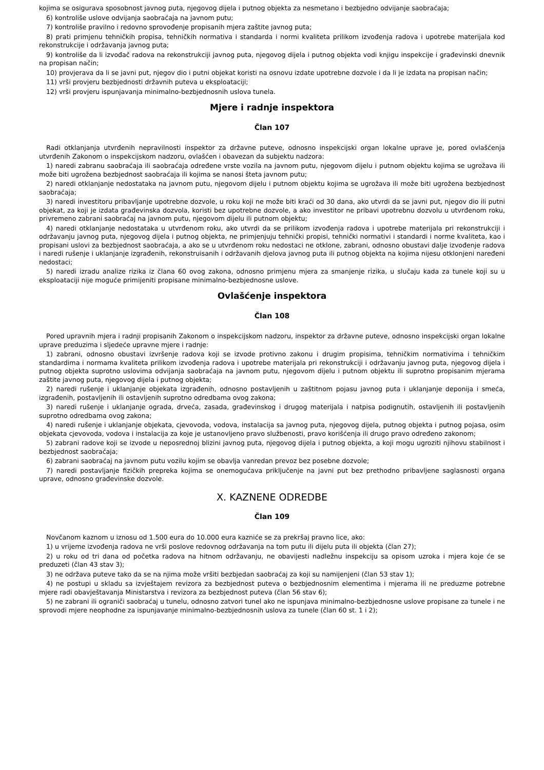kojima se osigurava sposobnost javnog puta, njegovog dijela i putnog objekta za nesmetano i bezbjedno odvijanje saobraćaja;
6) kontroliše uslove odvijanja saobraćaja na javnom putu;
7) kontroliše pravilno i redovno sprovođenje propisanih mjera zaštite javnog puta;
8) prati primjenu tehničkih propisa, tehničkih normativa i standarda i normi kvaliteta prilikom izvođenja radova i upotrebe materijala kod rekonstrukcije i održavanja javnog puta;
9) kontroliše da li izvođač radova na rekonstrukciji javnog puta, njegovog dijela i putnog objekta vodi knjigu inspekcije i građevinski dnevnik na propisan način;
10) provjerava da li se javni put, njegov dio i putni objekat koristi na osnovu izdate upotrebne dozvole i da li je izdata na propisan način;
11) vrši provjeru bezbjednosti državnih puteva u eksploataciji;
12) vrši provjeru ispunjavanja minimalno-bezbjednosnih uslova tunela.
Mjere i radnje inspektora
Član 107
Radi otklanjanja utvrđenih nepravilnosti inspektor za državne puteve, odnosno inspekcijski organ lokalne uprave je, pored ovlašćenja utvrđenih Zakonom o inspekcijskom nadzoru, ovlašćen i obavezan da subjektu nadzora:
1) naredi zabranu saobraćaja ili saobraćaja određene vrste vozila na javnom putu, njegovom dijelu i putnom objektu kojima se ugrožava ili može biti ugrožena bezbjednost saobraćaja ili kojima se nanosi šteta javnom putu;
2) naredi otklanjanje nedostataka na javnom putu, njegovom dijelu i putnom objektu kojima se ugrožava ili može biti ugrožena bezbjednost saobraćaja;
3) naredi investitoru pribavljanje upotrebne dozvole, u roku koji ne može biti kraći od 30 dana, ako utvrdi da se javni put, njegov dio ili putni objekat, za koji je izdata građevinska dozvola, koristi bez upotrebne dozvole, a ako investitor ne pribavi upotrebnu dozvolu u utvrđenom roku, privremeno zabrani saobraćaj na javnom putu, njegovom dijelu ili putnom objektu;
4) naredi otklanjanje nedostataka u utvrđenom roku, ako utvrdi da se prilikom izvođenja radova i upotrebe materijala pri rekonstrukciji i održavanju javnog puta, njegovog dijela i putnog objekta, ne primjenjuju tehnički propisi, tehnički normativi i standardi i norme kvaliteta, kao i propisani uslovi za bezbjednost saobraćaja, a ako se u utvrđenom roku nedostaci ne otklone, zabrani, odnosno obustavi dalje izvođenje radova i naredi rušenje i uklanjanje izgrađenih, rekonstruisanih i održavanih djelova javnog puta ili putnog objekta na kojima nijesu otklonjeni naređeni nedostaci;
5) naredi izradu analize rizika iz člana 60 ovog zakona, odnosno primjenu mjera za smanjenje rizika, u slučaju kada za tunele koji su u eksploataciji nije moguće primijeniti propisane minimalno-bezbjednosne uslove.
Ovlašćenje inspektora
Član 108
Pored upravnih mjera i radnji propisanih Zakonom o inspekcijskom nadzoru, inspektor za državne puteve, odnosno inspekcijski organ lokalne uprave preduzima i sljedeće upravne mjere i radnje:
1) zabrani, odnosno obustavi izvršenje radova koji se izvode protivno zakonu i drugim propisima, tehničkim normativima i tehničkim standardima i normama kvaliteta prilikom izvođenja radova i upotrebe materijala pri rekonstrukciji i održavanju javnog puta, njegovog dijela i putnog objekta suprotno uslovima odvijanja saobraćaja na javnom putu, njegovom dijelu i putnom objektu ili suprotno propisanim mjerama zaštite javnog puta, njegovog dijela i putnog objekta;
2) naredi rušenje i uklanjanje objekata izgrađenih, odnosno postavljenih u zaštitnom pojasu javnog puta i uklanjanje deponija i smeća, izgrađenih, postavljenih ili ostavljenih suprotno odredbama ovog zakona;
3) naredi rušenje i uklanjanje ograda, drveća, zasada, građevinskog i drugog materijala i natpisa podignutih, ostavljenih ili postavljenih suprotno odredbama ovog zakona;
4) naredi rušenje i uklanjanje objekata, cjevovoda, vodova, instalacija sa javnog puta, njegovog dijela, putnog objekta i putnog pojasa, osim objekata cjevovoda, vodova i instalacija za koje je ustanovljeno pravo službenosti, pravo korišćenja ili drugo pravo određeno zakonom;
5) zabrani radove koji se izvode u neposrednoj blizini javnog puta, njegovog dijela i putnog objekta, a koji mogu ugroziti njihovu stabilnost i bezbjednost saobraćaja;
6) zabrani saobraćaj na javnom putu vozilu kojim se obavlja vanredan prevoz bez posebne dozvole;
7) naredi postavljanje fizičkih prepreka kojima se onemogućava priključenje na javni put bez prethodno pribavljene saglasnosti organa uprave, odnosno građevinske dozvole.
X. KAZNENE ODREDBE
Član 109
Novčanom kaznom u iznosu od 1.500 eura do 10.000 eura kazniće se za prekršaj pravno lice, ako:
1) u vrijeme izvođenja radova ne vrši poslove redovnog održavanja na tom putu ili dijelu puta ili objekta (član 27);
2) u roku od tri dana od početka radova na hitnom održavanju, ne obavijesti nadležnu inspekciju sa opisom uzroka i mjera koje će se preduzeti (član 43 stav 3);
3) ne održava puteve tako da se na njima može vršiti bezbjedan saobraćaj za koji su namijenjeni (član 53 stav 1);
4) ne postupi u skladu sa izvještajem revizora za bezbjednost puteva o bezbjednosnim elementima i mjerama ili ne preduzme potrebne mjere radi obavještavanja Ministarstva i revizora za bezbjednost puteva (član 56 stav 6);
5) ne zabrani ili ograniči saobraćaj u tunelu, odnosno zatvori tunel ako ne ispunjava minimalno-bezbjednosne uslove propisane za tunele i ne sprovodi mjere neophodne za ispunjavanje minimalno-bezbjednosnih uslova za tunele (član 60 st. 1 i 2);